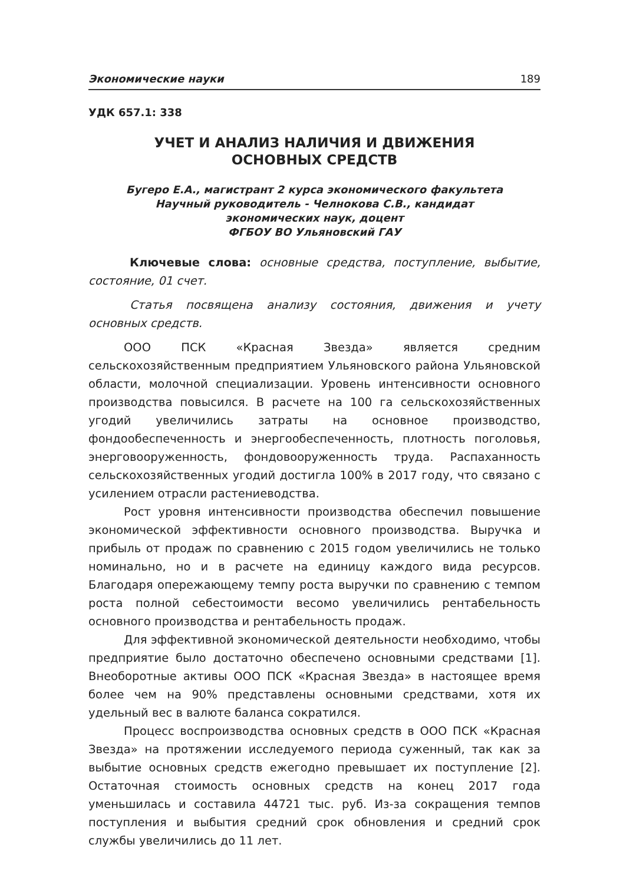Экономические науки 189
УДК 657.1: 338
УЧЕТ И АНАЛИЗ НАЛИЧИЯ И ДВИЖЕНИЯ
ОСНОВНЫХ СРЕДСТВ
Бугеро Е.А., магистрант 2 курса экономического факультета
Научный руководитель - Челнокова С.В., кандидат
экономических наук, доцент
ФГБОУ ВО Ульяновский ГАУ
Ключевые слова: основные средства, поступление, выбытие, состояние, 01 счет.
Статья посвящена анализу состояния, движения и учету основных средств.
ООО ПСК «Красная Звезда» является средним сельскохозяйственным предприятием Ульяновского района Ульяновской области, молочной специализации. Уровень интенсивности основного производства повысился. В расчете на 100 га сельскохозяйственных угодий увеличились затраты на основное производство, фондообеспеченность и энергообеспеченность, плотность поголовья, энерговооруженность, фондовооруженность труда. Распаханность сельскохозяйственных угодий достигла 100% в 2017 году, что связано с усилением отрасли растениеводства.
Рост уровня интенсивности производства обеспечил повышение экономической эффективности основного производства. Выручка и прибыль от продаж по сравнению с 2015 годом увеличились не только номинально, но и в расчете на единицу каждого вида ресурсов. Благодаря опережающему темпу роста выручки по сравнению с темпом роста полной себестоимости весомо увеличились рентабельность основного производства и рентабельность продаж.
Для эффективной экономической деятельности необходимо, чтобы предприятие было достаточно обеспечено основными средствами [1]. Внеоборотные активы ООО ПСК «Красная Звезда» в настоящее время более чем на 90% представлены основными средствами, хотя их удельный вес в валюте баланса сократился.
Процесс воспроизводства основных средств в ООО ПСК «Красная Звезда» на протяжении исследуемого периода суженный, так как за выбытие основных средств ежегодно превышает их поступление [2]. Остаточная стоимость основных средств на конец 2017 года уменьшилась и составила 44721 тыс. руб. Из-за сокращения темпов поступления и выбытия средний срок обновления и средний срок службы увеличились до 11 лет.